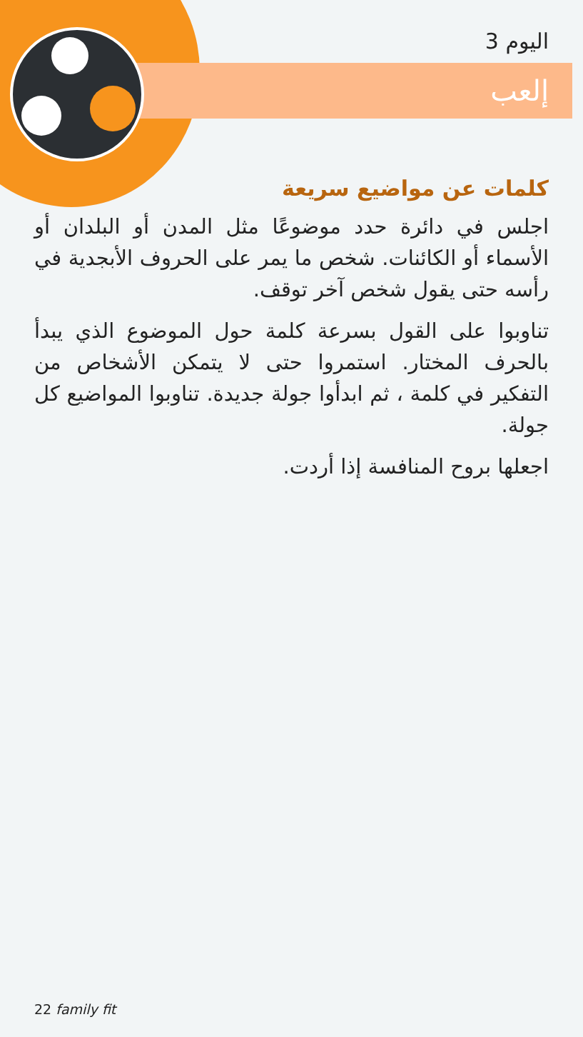اليوم 3
إلعب
كلمات عن مواضيع سريعة
اجلس في دائرة حدد موضوعًا مثل المدن أو البلدان أو الأسماء أو الكائنات. شخص ما يمر على الحروف الأبجدية في رأسه حتى يقول شخص آخر توقف.
تناوبوا على القول بسرعة كلمة حول الموضوع الذي يبدأ بالحرف المختار. استمروا حتى لا يتمكن الأشخاص من التفكير في كلمة ، ثم ابدأوا جولة جديدة. تناوبوا المواضيع كل جولة.
اجعلها بروح المنافسة إذا أردت.
22 family fit